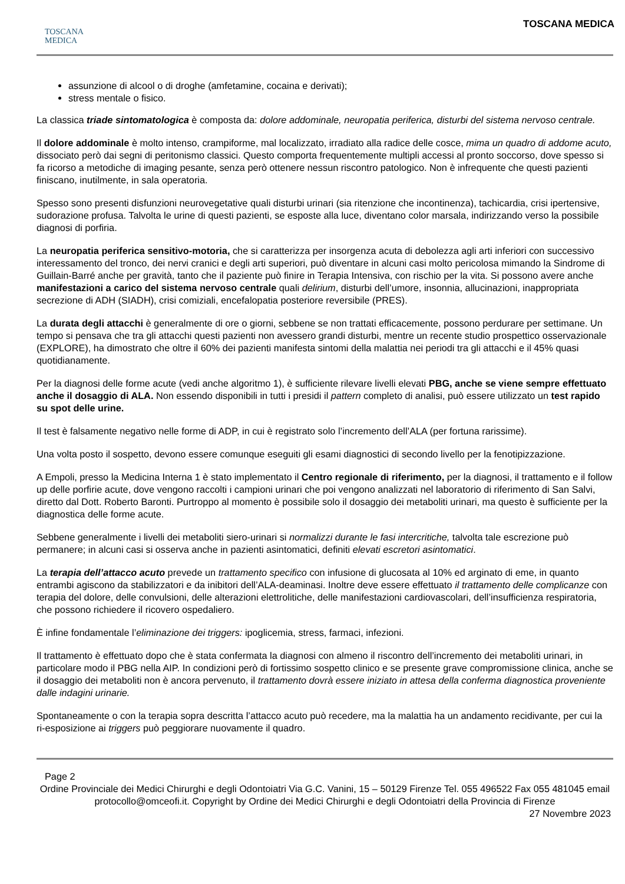TOSCANA
MEDICA
TOSCANA MEDICA
assunzione di alcool o di droghe (amfetamine, cocaina e derivati);
stress mentale o fisico.
La classica triade sintomatologica è composta da: dolore addominale, neuropatia periferica, disturbi del sistema nervoso centrale.
Il dolore addominale è molto intenso, crampiforme, mal localizzato, irradiato alla radice delle cosce, mima un quadro di addome acuto, dissociato però dai segni di peritonismo classici. Questo comporta frequentemente multipli accessi al pronto soccorso, dove spesso si fa ricorso a metodiche di imaging pesante, senza però ottenere nessun riscontro patologico. Non è infrequente che questi pazienti finiscano, inutilmente, in sala operatoria.
Spesso sono presenti disfunzioni neurovegetative quali disturbi urinari (sia ritenzione che incontinenza), tachicardia, crisi ipertensive, sudorazione profusa. Talvolta le urine di questi pazienti, se esposte alla luce, diventano color marsala, indirizzando verso la possibile diagnosi di porfiria.
La neuropatia periferica sensitivo-motoria, che si caratterizza per insorgenza acuta di debolezza agli arti inferiori con successivo interessamento del tronco, dei nervi cranici e degli arti superiori, può diventare in alcuni casi molto pericolosa mimando la Sindrome di Guillain-Barré anche per gravità, tanto che il paziente può finire in Terapia Intensiva, con rischio per la vita. Si possono avere anche manifestazioni a carico del sistema nervoso centrale quali delirium, disturbi dell’umore, insonnia, allucinazioni, inappropriata secrezione di ADH (SIADH), crisi comiziali, encefalopatia posteriore reversibile (PRES).
La durata degli attacchi è generalmente di ore o giorni, sebbene se non trattati efficacemente, possono perdurare per settimane. Un tempo si pensava che tra gli attacchi questi pazienti non avessero grandi disturbi, mentre un recente studio prospettico osservazionale (EXPLORE), ha dimostrato che oltre il 60% dei pazienti manifesta sintomi della malattia nei periodi tra gli attacchi e il 45% quasi quotidianamente.
Per la diagnosi delle forme acute (vedi anche algoritmo 1), è sufficiente rilevare livelli elevati PBG, anche se viene sempre effettuato anche il dosaggio di ALA. Non essendo disponibili in tutti i presidi il pattern completo di analisi, può essere utilizzato un test rapido su spot delle urine.
Il test è falsamente negativo nelle forme di ADP, in cui è registrato solo l’incremento dell’ALA (per fortuna rarissime).
Una volta posto il sospetto, devono essere comunque eseguiti gli esami diagnostici di secondo livello per la fenotipizzazione.
A Empoli, presso la Medicina Interna 1 è stato implementato il Centro regionale di riferimento, per la diagnosi, il trattamento e il follow up delle porfirie acute, dove vengono raccolti i campioni urinari che poi vengono analizzati nel laboratorio di riferimento di San Salvi, diretto dal Dott. Roberto Baronti. Purtroppo al momento è possibile solo il dosaggio dei metaboliti urinari, ma questo è sufficiente per la diagnostica delle forme acute.
Sebbene generalmente i livelli dei metaboliti siero-urinari si normalizzi durante le fasi intercritiche, talvolta tale escrezione può permanere; in alcuni casi si osserva anche in pazienti asintomatici, definiti elevati escretori asintomatici.
La terapia dell’attacco acuto prevede un trattamento specifico con infusione di glucosata al 10% ed arginato di eme, in quanto entrambi agiscono da stabilizzatori e da inibitori dell’ALA-deaminasi. Inoltre deve essere effettuato il trattamento delle complicanze con terapia del dolore, delle convulsioni, delle alterazioni elettrolitiche, delle manifestazioni cardiovascolari, dell’insufficienza respiratoria, che possono richiedere il ricovero ospedaliero.
È infine fondamentale l’eliminazione dei triggers: ipoglicemia, stress, farmaci, infezioni.
Il trattamento è effettuato dopo che è stata confermata la diagnosi con almeno il riscontro dell’incremento dei metaboliti urinari, in particolare modo il PBG nella AIP. In condizioni però di fortissimo sospetto clinico e se presente grave compromissione clinica, anche se il dosaggio dei metaboliti non è ancora pervenuto, il trattamento dovrà essere iniziato in attesa della conferma diagnostica proveniente dalle indagini urinarie.
Spontaneamente o con la terapia sopra descritta l’attacco acuto può recedere, ma la malattia ha un andamento recidivante, per cui la ri-esposizione ai triggers può peggiorare nuovamente il quadro.
Page 2
Ordine Provinciale dei Medici Chirurghi e degli Odontoiatri Via G.C. Vanini, 15 – 50129 Firenze Tel. 055 496522 Fax 055 481045 email protocollo@omceofi.it. Copyright by Ordine dei Medici Chirurghi e degli Odontoiatri della Provincia di Firenze
27 Novembre 2023